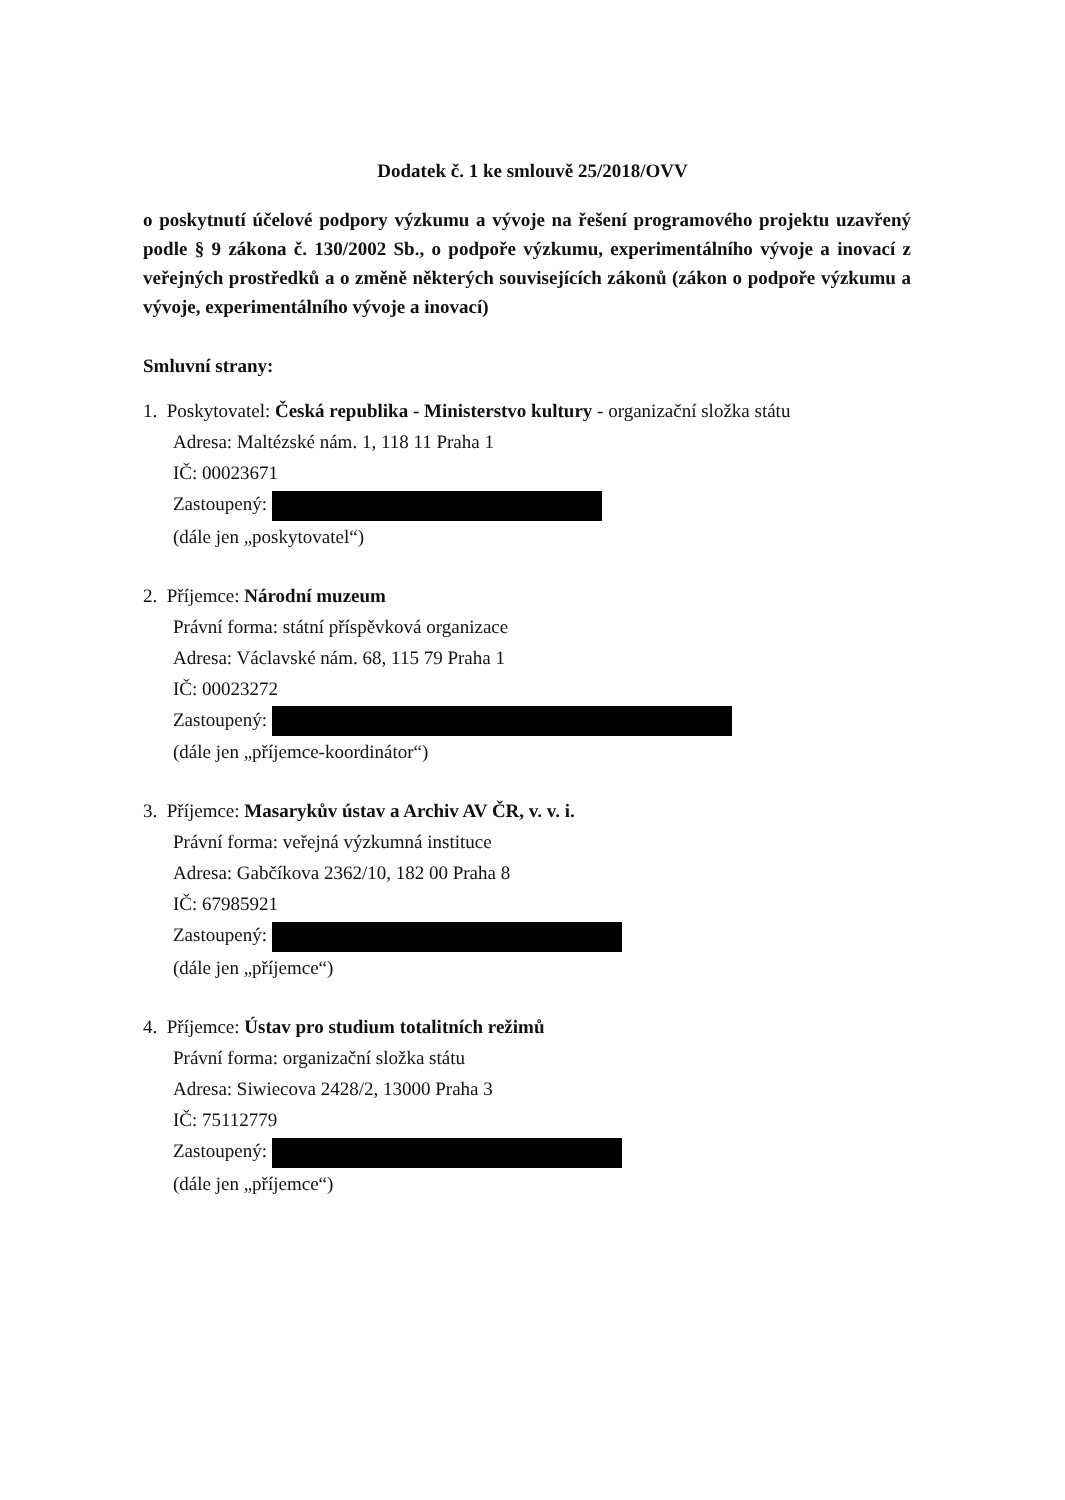Dodatek č. 1 ke smlouvě 25/2018/OVV
o poskytnutí účelové podpory výzkumu a vývoje na řešení programového projektu uzavřený podle § 9 zákona č. 130/2002 Sb., o podpoře výzkumu, experimentálního vývoje a inovací z veřejných prostředků a o změně některých souvisejících zákonů (zákon o podpoře výzkumu a vývoje, experimentálního vývoje a inovací)
Smluvní strany:
1. Poskytovatel: Česká republika - Ministerstvo kultury - organizační složka státu
Adresa: Maltézské nám. 1, 118 11 Praha 1
IČ: 00023671
Zastoupený:
(dále jen „poskytovatel“)
2. Příjemce: Národní muzeum
Právní forma: státní příspěvková organizace
Adresa: Václavské nám. 68, 115 79 Praha 1
IČ: 00023272
Zastoupený:
(dále jen „příjemce-koordinátor“)
3. Příjemce: Masarykův ústav a Archiv AV ČR, v. v. i.
Právní forma: veřejná výzkumná instituce
Adresa: Gabčíkova 2362/10, 182 00 Praha 8
IČ: 67985921
Zastoupený:
(dále jen „příjemce“)
4. Příjemce: Ústav pro studium totalitních režimů
Právní forma: organizační složka státu
Adresa: Siwiecova 2428/2, 13000 Praha 3
IČ: 75112779
Zastoupený:
(dále jen „příjemce“)